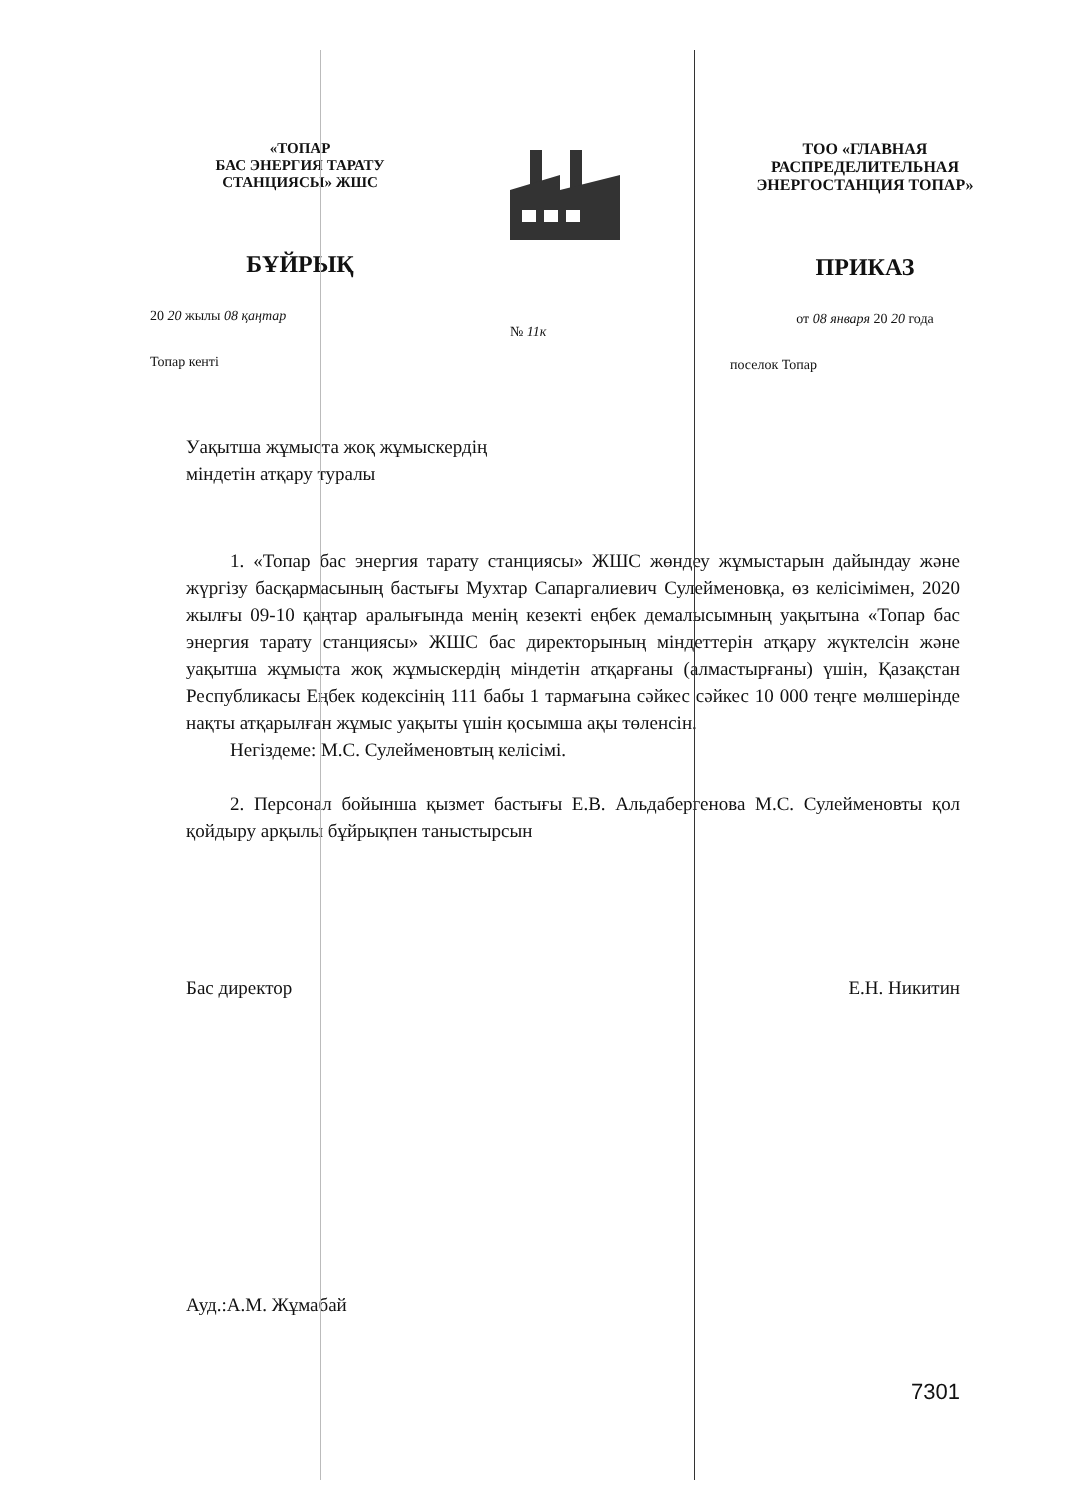«ТОПАР
БАС ЭНЕРГИЯ ТАРАТУ
СТАНЦИЯСЫ» ЖШС
БҰЙРЫҚ
20 20 жылы 08 қаңтар
Топар кенті
№ 11к
ТОО «ГЛАВНАЯ
РАСПРЕДЕЛИТЕЛЬНАЯ
ЭНЕРГОСТАНЦИЯ ТОПАР»
ПРИКАЗ
от 08 января 20 20 года
поселок Топар
Уақытша жұмыста жоқ жұмыскердің
міндетін атқару туралы
1. «Топар бас энергия тарату станциясы» ЖШС жөндеу жұмыстарын дайындау және жүргізу басқармасының бастығы Мухтар Сапаргалиевич Сулейменовқа, өз келісімімен, 2020 жылғы 09-10 қаңтар аралығында менің кезекті еңбек демалысымның уақытына «Топар бас энергия тарату станциясы» ЖШС бас директорының міндеттерін атқару жүктелсін және уақытша жұмыста жоқ жұмыскердің міндетін атқарғаны (алмастырғаны) үшін, Қазақстан Республикасы Еңбек кодексінің 111 бабы 1 тармағына сәйкес сәйкес 10 000 теңге мөлшерінде нақты атқарылған жұмыс уақыты үшін қосымша ақы төленсін.
Негіздеме: М.С. Сулейменовтың келісімі.
2. Персонал бойынша қызмет бастығы Е.В. Альдабергенова М.С. Сулейменовты қол қойдыру арқылы бұйрықпен таныстырсын
Бас директор Е.Н. Никитин
Ауд.:А.М. Жұмабай
7301